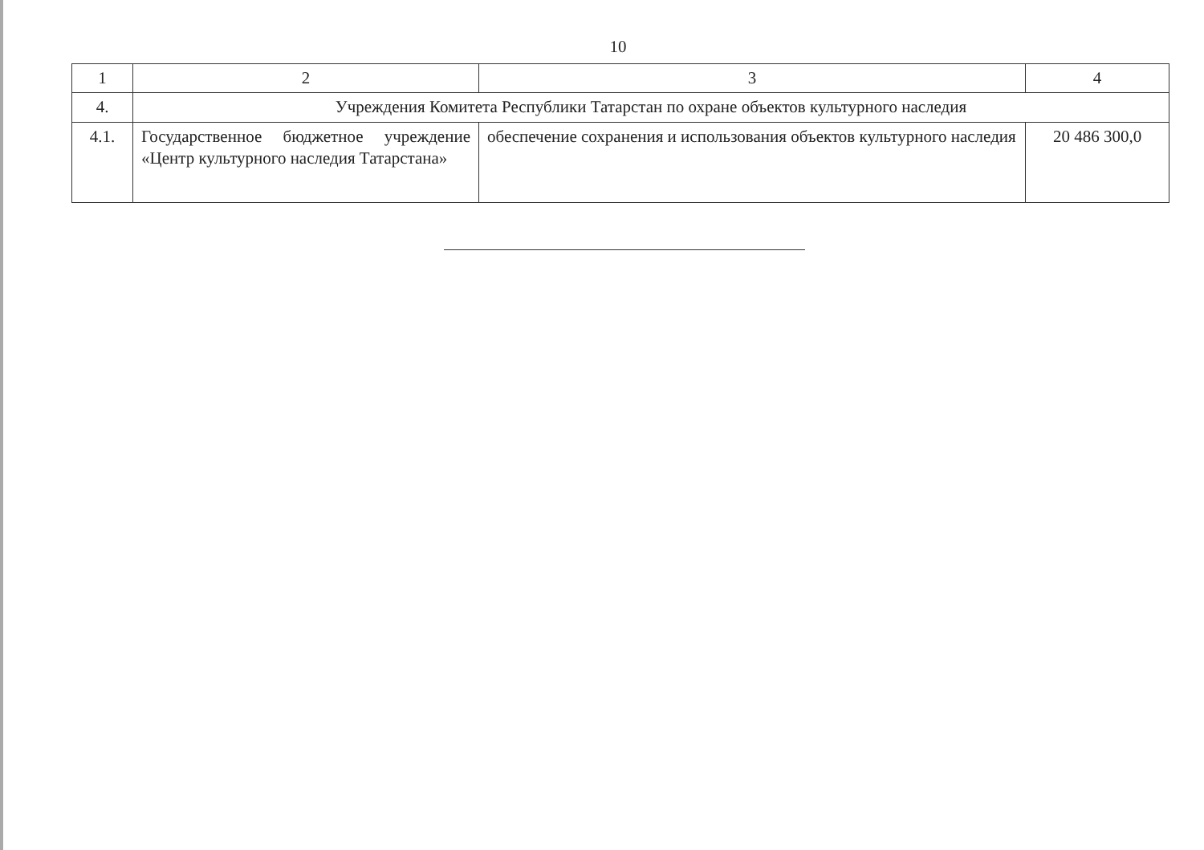10
| 1 | 2 | 3 | 4 |
| 4. | Учреждения Комитета Республики Татарстан по охране объектов культурного наследия | | |
| 4.1. | Государственное бюджетное учреждение «Центр культурного наследия Татарстана» | обеспечение сохранения и использования объектов культурного наследия | 20 486 300,0 |